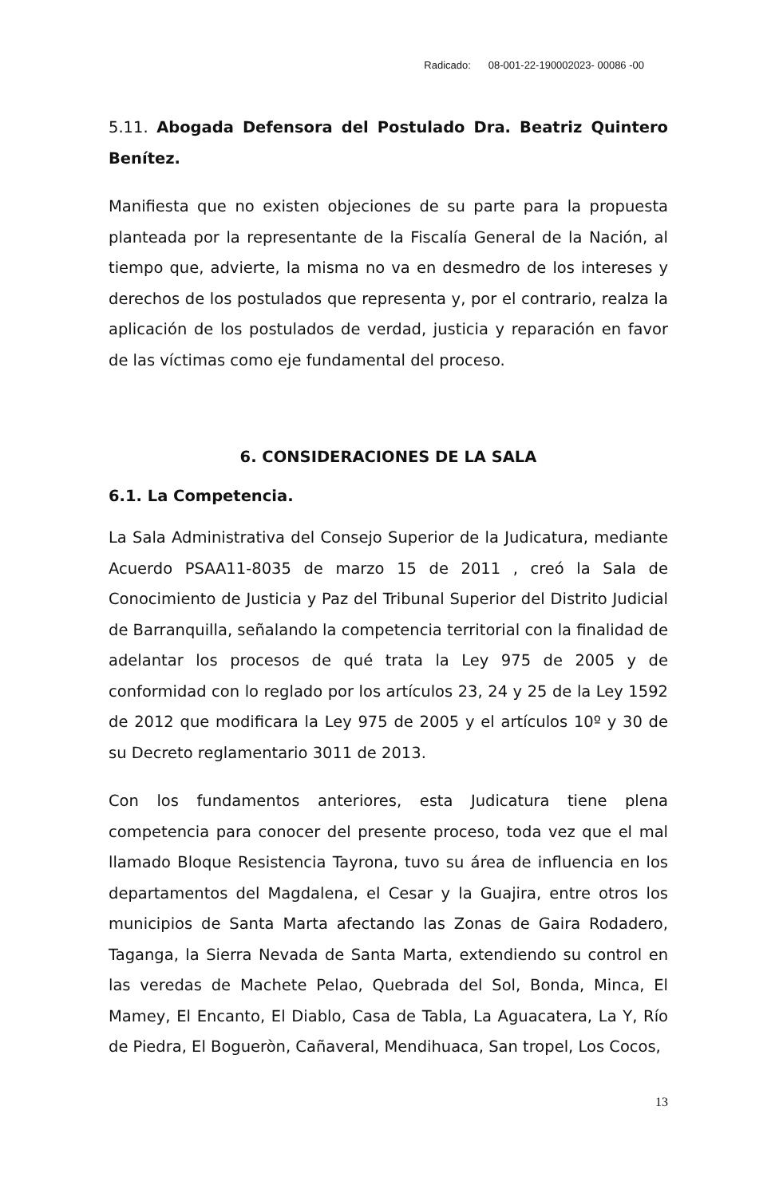Radicado: 08-001-22-190002023- 00086 -00
5.11. Abogada Defensora del Postulado Dra. Beatriz Quintero Benítez.
Manifiesta que no existen objeciones de su parte para la propuesta planteada por la representante de la Fiscalía General de la Nación, al tiempo que, advierte, la misma no va en desmedro de los intereses y derechos de los postulados que representa y, por el contrario, realza la aplicación de los postulados de verdad, justicia y reparación en favor de las víctimas como eje fundamental del proceso.
6. CONSIDERACIONES DE LA SALA
6.1. La Competencia.
La Sala Administrativa del Consejo Superior de la Judicatura, mediante Acuerdo PSAA11-8035 de marzo 15 de 2011 , creó la Sala de Conocimiento de Justicia y Paz del Tribunal Superior del Distrito Judicial de Barranquilla, señalando la competencia territorial con la finalidad de adelantar los procesos de qué trata la Ley 975 de 2005 y de conformidad con lo reglado por los artículos 23, 24 y 25 de la Ley 1592 de 2012 que modificara la Ley 975 de 2005 y el artículos 10º y 30 de su Decreto reglamentario 3011 de 2013.
Con los fundamentos anteriores, esta Judicatura tiene plena competencia para conocer del presente proceso, toda vez que el mal llamado Bloque Resistencia Tayrona, tuvo su área de influencia en los departamentos del Magdalena, el Cesar y la Guajira, entre otros los municipios de Santa Marta afectando las Zonas de Gaira Rodadero, Taganga, la Sierra Nevada de Santa Marta, extendiendo su control en las veredas de Machete Pelao, Quebrada del Sol, Bonda, Minca, El Mamey, El Encanto, El Diablo, Casa de Tabla, La Aguacatera, La Y, Río de Piedra, El Bogueròn, Cañaveral, Mendihuaca, San tropel, Los Cocos,
13